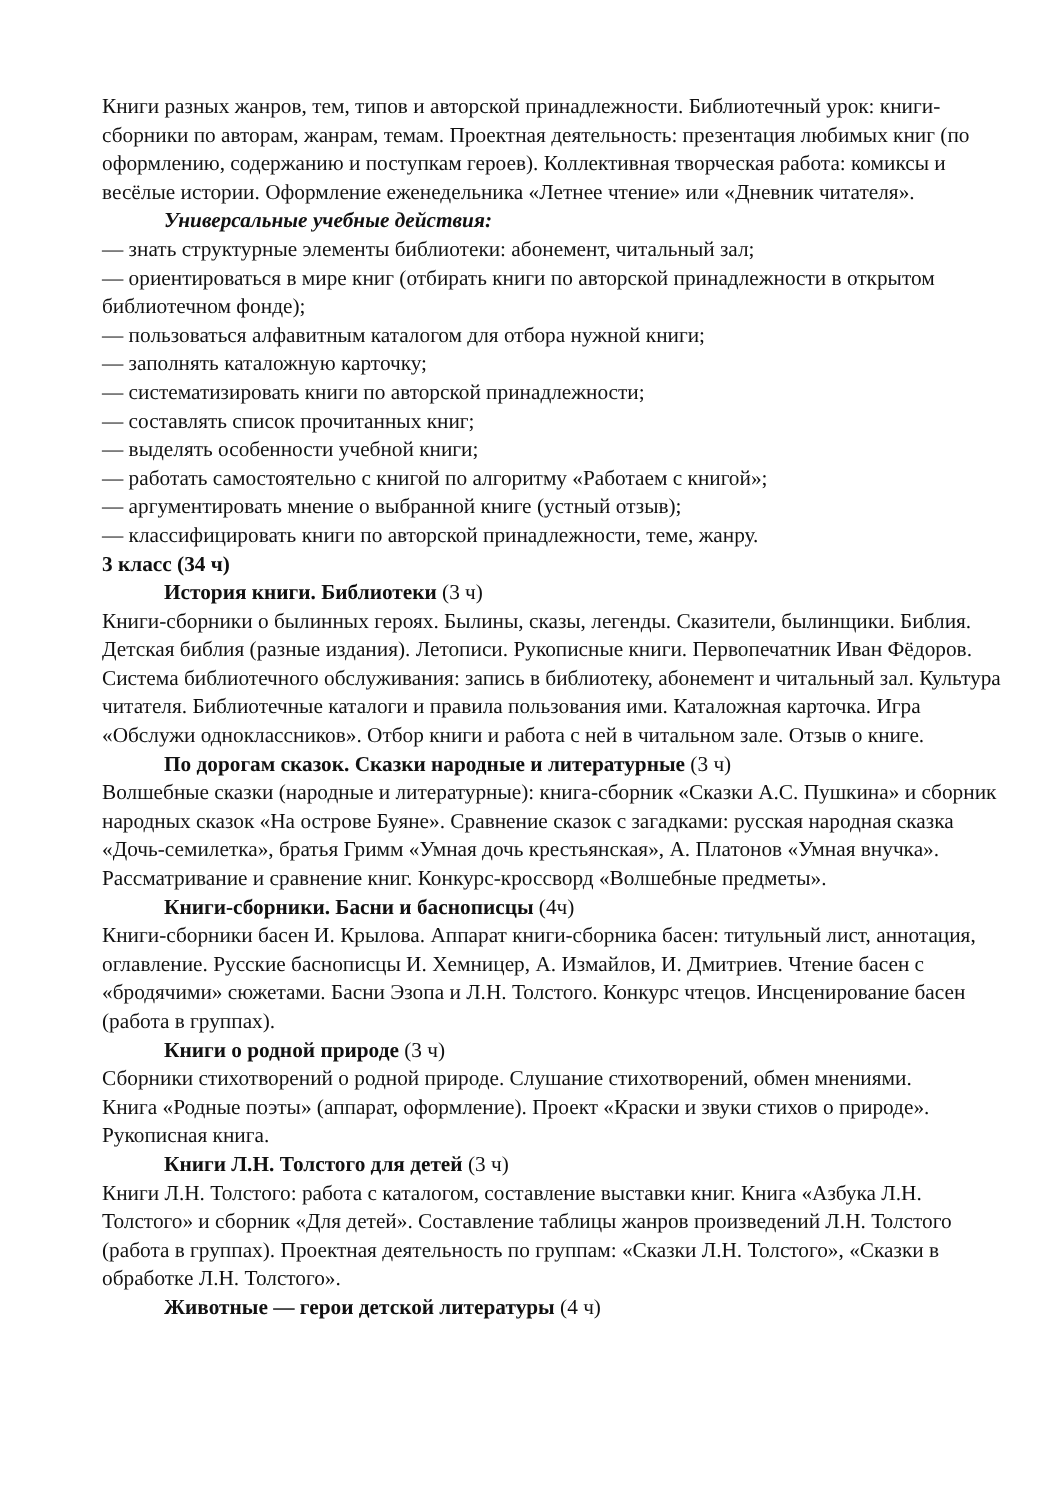Книги разных жанров, тем, типов и авторской принадлежности. Библиотечный урок: книги-сборники по авторам, жанрам, темам. Проектная деятельность: презентация любимых книг (по оформлению, содержанию и поступкам героев). Коллективная творческая работа: комиксы и весёлые истории. Оформление еженедельника «Летнее чтение» или «Дневник читателя».
Универсальные учебные действия:
— знать структурные элементы библиотеки: абонемент, читальный зал;
— ориентироваться в мире книг (отбирать книги по авторской принадлежности в открытом библиотечном фонде);
— пользоваться алфавитным каталогом для отбора нужной книги;
— заполнять каталожную карточку;
— систематизировать книги по авторской принадлежности;
— составлять список прочитанных книг;
— выделять особенности учебной книги;
— работать самостоятельно с книгой по алгоритму «Работаем с книгой»;
— аргументировать мнение о выбранной книге (устный отзыв);
— классифицировать книги по авторской принадлежности, теме, жанру.
3 класс (34 ч)
История книги. Библиотеки (3 ч)
Книги-сборники о былинных героях. Былины, сказы, легенды. Сказители, былинщики. Библия. Детская библия (разные издания). Летописи. Рукописные книги. Первопечатник Иван Фёдоров.
Система библиотечного обслуживания: запись в библиотеку, абонемент и читальный зал. Культура читателя. Библиотечные каталоги и правила пользования ими. Каталожная карточка. Игра «Обслужи одноклассников». Отбор книги и работа с ней в читальном зале. Отзыв о книге.
По дорогам сказок. Сказки народные и литературные (3 ч)
Волшебные сказки (народные и литературные): книга-сборник «Сказки А.С. Пушкина» и сборник народных сказок «На острове Буяне». Сравнение сказок с загадками: русская народная сказка «Дочь-семилетка», братья Гримм «Умная дочь крестьянская», А. Платонов «Умная внучка». Рассматривание и сравнение книг. Конкурс-кроссворд «Волшебные предметы».
Книги-сборники. Басни и баснописцы (4ч)
Книги-сборники басен И. Крылова. Аппарат книги-сборника басен: титульный лист, аннотация, оглавление. Русские баснописцы И. Хемницер, А. Измайлов, И. Дмитриев. Чтение басен с «бродячими» сюжетами. Басни Эзопа и Л.Н. Толстого. Конкурс чтецов. Инсценирование басен (работа в группах).
Книги о родной природе (3 ч)
Сборники стихотворений о родной природе. Слушание стихотворений, обмен мнениями.
Книга «Родные поэты» (аппарат, оформление). Проект «Краски и звуки стихов о природе». Рукописная книга.
Книги Л.Н. Толстого для детей (3 ч)
Книги Л.Н. Толстого: работа с каталогом, составление выставки книг. Книга «Азбука Л.Н. Толстого» и сборник «Для детей». Составление таблицы жанров произведений Л.Н. Толстого (работа в группах). Проектная деятельность по группам: «Сказки Л.Н. Толстого», «Сказки в обработке Л.Н. Толстого».
Животные — герои детской литературы (4 ч)